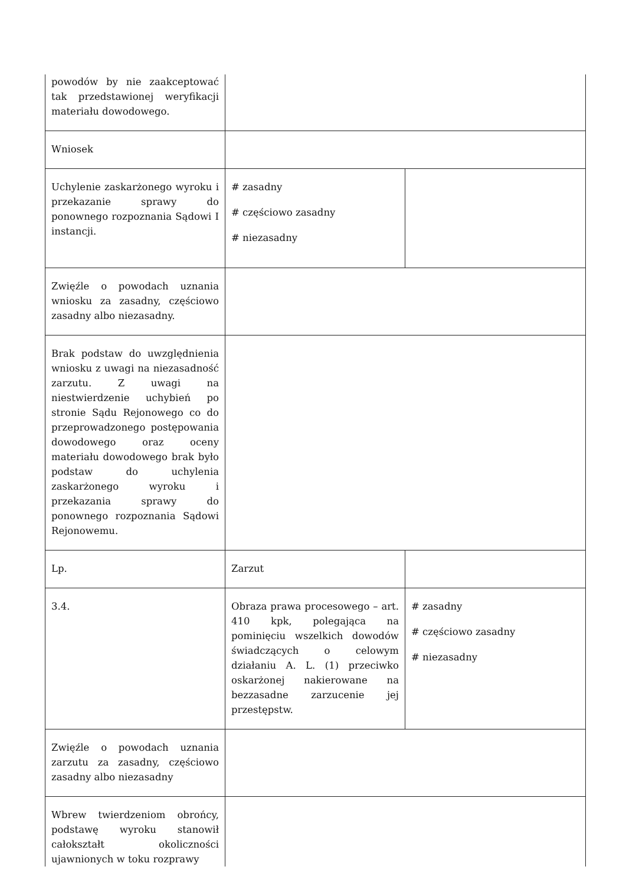| powodów by nie zaakceptować tak przedstawionej weryfikacji materiału dowodowego. | | |
| Wniosek | | |
| Uchylenie zaskarżonego wyroku i przekazanie sprawy do ponownego rozpoznania Sądowi I instancji. | # zasadny # częściowo zasadny # niezasadny | |
| Zwięźle o powodach uznania wniosku za zasadny, częściowo zasadny albo niezasadny. | | |
| Brak podstaw do uwzględnienia wniosku z uwagi na niezasadność zarzutu. Z uwagi na niestwierdzenie uchybień po stronie Sądu Rejonowego co do przeprowadzonego postępowania dowodowego oraz oceny materiału dowodowego brak było podstaw do uchylenia zaskarżonego wyroku i przekazania sprawy do ponownego rozpoznania Sądowi Rejonowemu. | | |
| Lp. | Zarzut | |
| 3.4. | Obraza prawa procesowego – art. 410 kpk, polegająca na pominięciu wszelkich dowodów świadczących o celowym działaniu A. L. (1) przeciwko oskarżonej nakierowane na bezzasadne zarzucenie jej przestępstw. | # zasadny # częściowo zasadny # niezasadny |
| Zwięźle o powodach uznania zarzutu za zasadny, częściowo zasadny albo niezasadny | | |
| Wbrew twierdzeniom obrońcy, podstawę wyroku stanowił całokształt okoliczności ujawnionych w toku rozprawy | | |